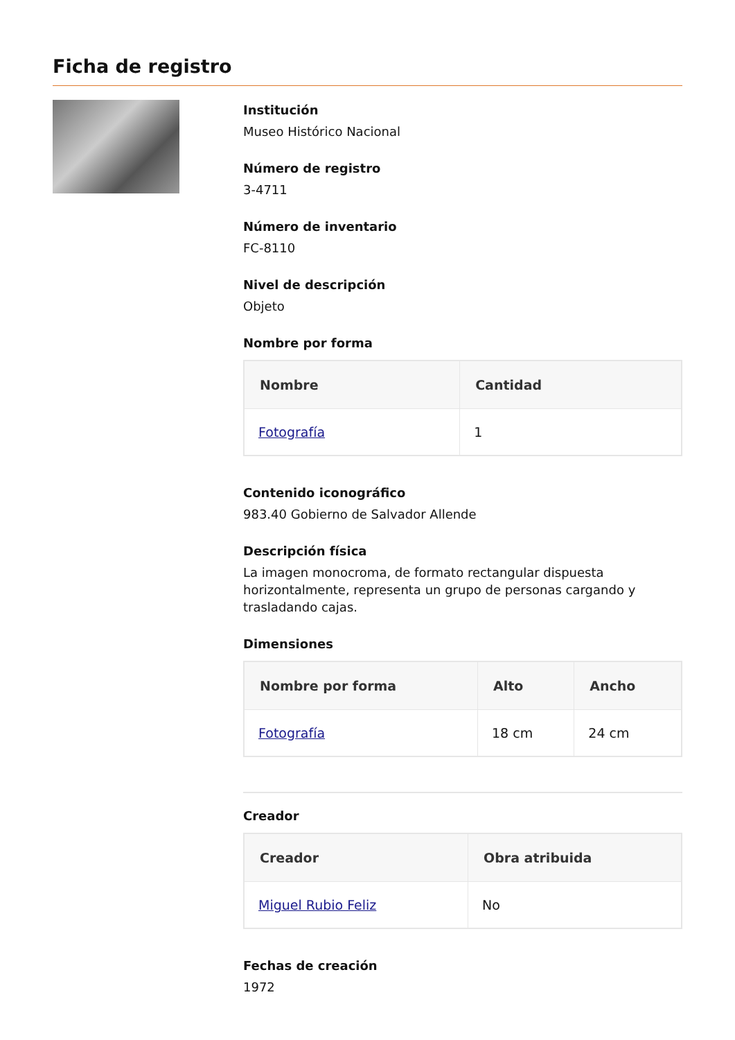Ficha de registro
Institución
Museo Histórico Nacional
Número de registro
3-4711
Número de inventario
FC-8110
Nivel de descripción
Objeto
Nombre por forma
| Nombre | Cantidad |
| --- | --- |
| Fotografía | 1 |
Contenido iconográfico
983.40 Gobierno de Salvador Allende
Descripción física
La imagen monocroma, de formato rectangular dispuesta horizontalmente, representa un grupo de personas cargando y trasladando cajas.
Dimensiones
| Nombre por forma | Alto | Ancho |
| --- | --- | --- |
| Fotografía | 18 cm | 24 cm |
Creador
| Creador | Obra atribuida |
| --- | --- |
| Miguel Rubio Feliz | No |
Fechas de creación
1972